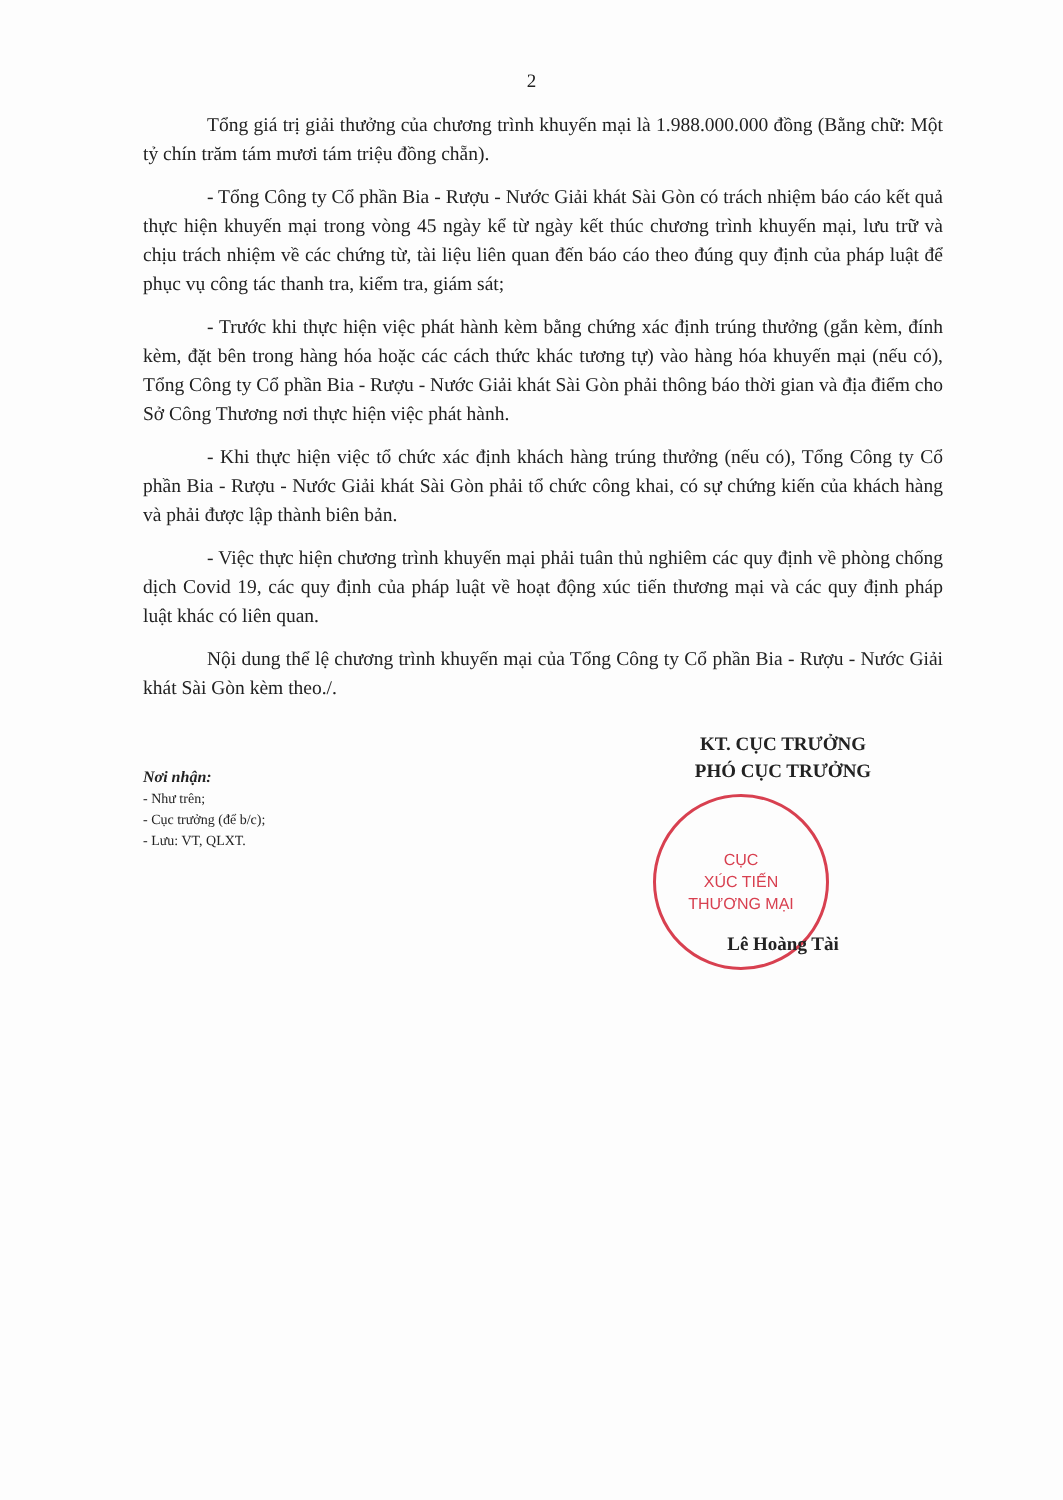2
Tổng giá trị giải thưởng của chương trình khuyến mại là 1.988.000.000 đồng (Bằng chữ: Một tỷ chín trăm tám mươi tám triệu đồng chẵn).
- Tổng Công ty Cổ phần Bia - Rượu - Nước Giải khát Sài Gòn có trách nhiệm báo cáo kết quả thực hiện khuyến mại trong vòng 45 ngày kể từ ngày kết thúc chương trình khuyến mại, lưu trữ và chịu trách nhiệm về các chứng từ, tài liệu liên quan đến báo cáo theo đúng quy định của pháp luật để phục vụ công tác thanh tra, kiểm tra, giám sát;
- Trước khi thực hiện việc phát hành kèm bằng chứng xác định trúng thưởng (gắn kèm, đính kèm, đặt bên trong hàng hóa hoặc các cách thức khác tương tự) vào hàng hóa khuyến mại (nếu có), Tổng Công ty Cổ phần Bia - Rượu - Nước Giải khát Sài Gòn phải thông báo thời gian và địa điểm cho Sở Công Thương nơi thực hiện việc phát hành.
- Khi thực hiện việc tổ chức xác định khách hàng trúng thưởng (nếu có), Tổng Công ty Cổ phần Bia - Rượu - Nước Giải khát Sài Gòn phải tổ chức công khai, có sự chứng kiến của khách hàng và phải được lập thành biên bản.
- Việc thực hiện chương trình khuyến mại phải tuân thủ nghiêm các quy định về phòng chống dịch Covid 19, các quy định của pháp luật về hoạt động xúc tiến thương mại và các quy định pháp luật khác có liên quan.
Nội dung thể lệ chương trình khuyến mại của Tổng Công ty Cổ phần Bia - Rượu - Nước Giải khát Sài Gòn kèm theo./.
Nơi nhận:
- Như trên;
- Cục trưởng (để b/c);
- Lưu: VT, QLXT.
KT. CỤC TRƯỞNG
PHÓ CỤC TRƯỞNG
CỤC
XÚC TIẾN
THƯƠNG MẠI
Lê Hoàng Tài